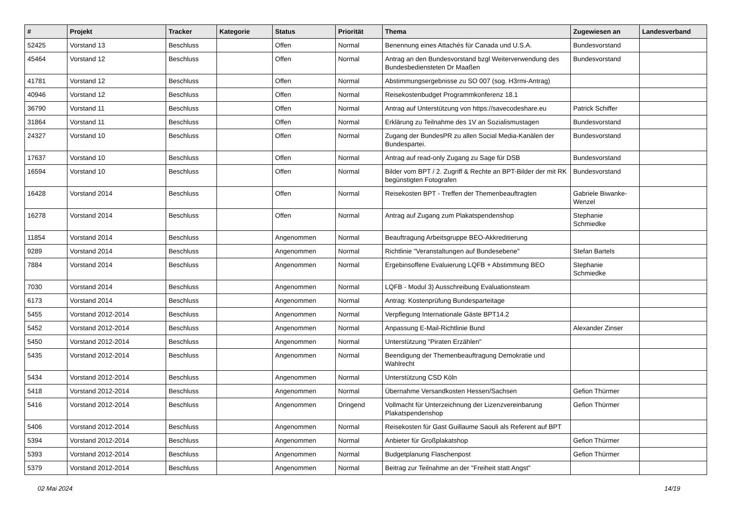| # | Projekt | Tracker | Kategorie | Status | Priorität | Thema | Zugewiesen an | Landesverband |
| --- | --- | --- | --- | --- | --- | --- | --- | --- |
| 52425 | Vorstand 13 | Beschluss | | Offen | Normal | Benennung eines Attachés für Canada und U.S.A. | Bundesvorstand | |
| 45464 | Vorstand 12 | Beschluss | | Offen | Normal | Antrag an den Bundesvorstand bzgl Weiterverwendung des Bundesbediensteten Dr Maaßen | Bundesvorstand | |
| 41781 | Vorstand 12 | Beschluss | | Offen | Normal | Abstimmungsergebnisse zu SO 007 (sog. H3rmi-Antrag) | | |
| 40946 | Vorstand 12 | Beschluss | | Offen | Normal | Reisekostenbudget Programmkonferenz 18.1 | | |
| 36790 | Vorstand 11 | Beschluss | | Offen | Normal | Antrag auf Unterstützung von https://savecodeshare.eu | Patrick Schiffer | |
| 31864 | Vorstand 11 | Beschluss | | Offen | Normal | Erklärung zu Teilnahme des 1V an Sozialismustagen | Bundesvorstand | |
| 24327 | Vorstand 10 | Beschluss | | Offen | Normal | Zugang der BundesPR zu allen Social Media-Kanälen der Bundespartei. | Bundesvorstand | |
| 17637 | Vorstand 10 | Beschluss | | Offen | Normal | Antrag auf read-only Zugang zu Sage für DSB | Bundesvorstand | |
| 16594 | Vorstand 10 | Beschluss | | Offen | Normal | Bilder vom BPT / 2. Zugriff & Rechte an BPT-Bilder der mit RK begünstigten Fotografen | Bundesvorstand | |
| 16428 | Vorstand 2014 | Beschluss | | Offen | Normal | Reisekosten BPT - Treffen der Themenbeauftragten | Gabriele Biwanke-Wenzel | |
| 16278 | Vorstand 2014 | Beschluss | | Offen | Normal | Antrag auf Zugang zum Plakatspendenshop | Stephanie Schmiedke | |
| 11854 | Vorstand 2014 | Beschluss | | Angenommen | Normal | Beauftragung Arbeitsgruppe BEO-Akkreditierung | | |
| 9289 | Vorstand 2014 | Beschluss | | Angenommen | Normal | Richtlinie "Veranstaltungen auf Bundesebene" | Stefan Bartels | |
| 7884 | Vorstand 2014 | Beschluss | | Angenommen | Normal | Ergebinsoffene Evaluierung LQFB + Abstimmung BEO | Stephanie Schmiedke | |
| 7030 | Vorstand 2014 | Beschluss | | Angenommen | Normal | LQFB - Modul 3) Ausschreibung Evaluationsteam | | |
| 6173 | Vorstand 2014 | Beschluss | | Angenommen | Normal | Antrag: Kostenprüfung Bundesparteitage | | |
| 5455 | Vorstand 2012-2014 | Beschluss | | Angenommen | Normal | Verpflegung Internationale Gäste BPT14.2 | | |
| 5452 | Vorstand 2012-2014 | Beschluss | | Angenommen | Normal | Anpassung E-Mail-Richtlinie Bund | Alexander Zinser | |
| 5450 | Vorstand 2012-2014 | Beschluss | | Angenommen | Normal | Unterstützung "Piraten Erzählen" | | |
| 5435 | Vorstand 2012-2014 | Beschluss | | Angenommen | Normal | Beendigung der Themenbeauftragung Demokratie und Wahlrecht | | |
| 5434 | Vorstand 2012-2014 | Beschluss | | Angenommen | Normal | Unterstützung CSD Köln | | |
| 5418 | Vorstand 2012-2014 | Beschluss | | Angenommen | Normal | Übernahme Versandkosten Hessen/Sachsen | Gefion Thürmer | |
| 5416 | Vorstand 2012-2014 | Beschluss | | Angenommen | Dringend | Vollmacht für Unterzeichnung der Lizenzvereinbarung Plakatspendenshop | Gefion Thürmer | |
| 5406 | Vorstand 2012-2014 | Beschluss | | Angenommen | Normal | Reisekosten für Gast Guillaume Saouli als Referent auf BPT | | |
| 5394 | Vorstand 2012-2014 | Beschluss | | Angenommen | Normal | Anbieter für Großplakatshop | Gefion Thürmer | |
| 5393 | Vorstand 2012-2014 | Beschluss | | Angenommen | Normal | Budgetplanung Flaschenpost | Gefion Thürmer | |
| 5379 | Vorstand 2012-2014 | Beschluss | | Angenommen | Normal | Beitrag zur Teilnahme an der "Freiheit statt Angst" | | |
02 Mai 2024 14/19